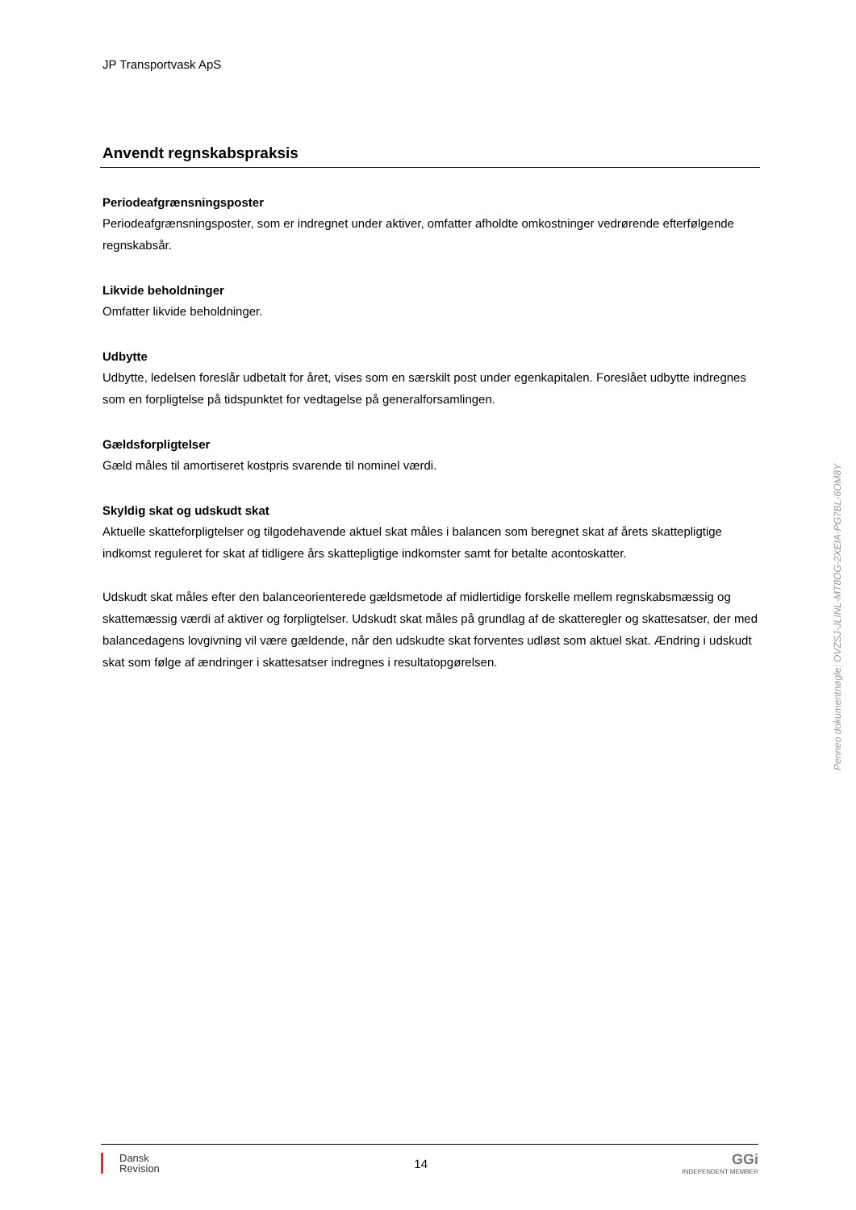JP Transportvask ApS
Anvendt regnskabspraksis
Periodeafgrænsningsposter
Periodeafgrænsningsposter, som er indregnet under aktiver, omfatter afholdte omkostninger vedrørende efterfølgende regnskabsår.
Likvide beholdninger
Omfatter likvide beholdninger.
Udbytte
Udbytte, ledelsen foreslår udbetalt for året, vises som en særskilt post under egenkapitalen. Foreslået udbytte indregnes som en forpligtelse på tidspunktet for vedtagelse på generalforsamlingen.
Gældsforpligtelser
Gæld måles til amortiseret kostpris svarende til nominel værdi.
Skyldig skat og udskudt skat
Aktuelle skatteforpligtelser og tilgodehavende aktuel skat måles i balancen som beregnet skat af årets skattepligtige indkomst reguleret for skat af tidligere års skattepligtige indkomster samt for betalte acontoskatter.
Udskudt skat måles efter den balanceorienterede gældsmetode af midlertidige forskelle mellem regnskabsmæssig og skattemæssig værdi af aktiver og forpligtelser. Udskudt skat måles på grundlag af de skatteregler og skattesatser, der med balancedagens lovgivning vil være gældende, når den udskudte skat forventes udløst som aktuel skat. Ændring i udskudt skat som følge af ændringer i skattesatser indregnes i resultatopgørelsen.
Penneo dokumentnøgle: OVZSJ-JLINL-MT8OG-2XEIA-PG7BL-6OM8Y
Dansk
Revision
14
GGi
INDEPENDENT MEMBER